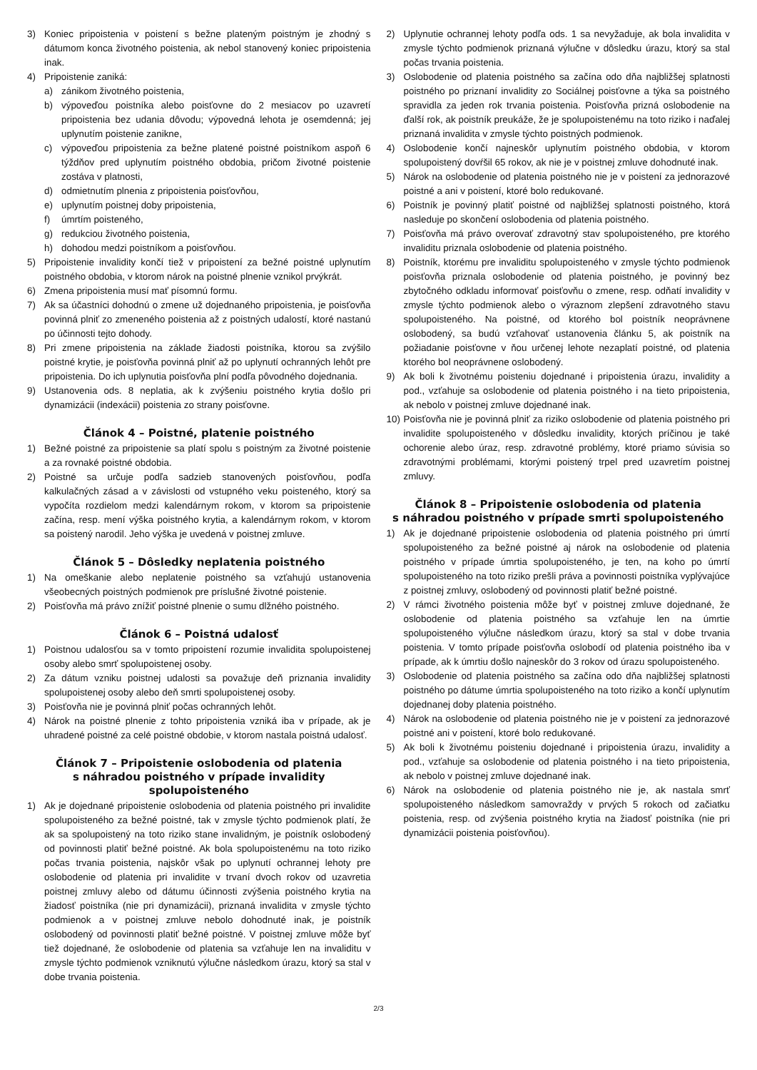3) Koniec pripoistenia v poistení s bežne plateným poistným je zhodný s dátumom konca životného poistenia, ak nebol stanovený koniec pripoistenia inak.
4) Pripoistenie zaniká:
a) zánikom životného poistenia,
b) výpoveďou poistníka alebo poisťovne do 2 mesiacov po uzavretí pripoistenia bez udania dôvodu; výpovedná lehota je osemdenná; jej uplynutím poistenie zanikne,
c) výpoveďou pripoistenia za bežne platené poistné poistníkom aspoň 6 týždňov pred uplynutím poistného obdobia, pričom životné poistenie zostáva v platnosti,
d) odmietnutím plnenia z pripoistenia poisťovňou,
e) uplynutím poistnej doby pripoistenia,
f) úmrtím poisteného,
g) redukciou životného poistenia,
h) dohodou medzi poistníkom a poisťovňou.
5) Pripoistenie invalidity končí tiež v pripoistení za bežné poistné uplynutím poistného obdobia, v ktorom nárok na poistné plnenie vznikol prvýkrát.
6) Zmena pripoistenia musí mať písomnú formu.
7) Ak sa účastníci dohodnú o zmene už dojednaného pripoistenia, je poisťovňa povinná plniť zo zmeneného poistenia až z poistných udalostí, ktoré nastanú po účinnosti tejto dohody.
8) Pri zmene pripoistenia na základe žiadosti poistníka, ktorou sa zvýšilo poistné krytie, je poisťovňa povinná plniť až po uplynutí ochranných lehôt pre pripoistenia. Do ich uplynutia poisťovňa plní podľa pôvodného dojednania.
9) Ustanovenia ods. 8 neplatia, ak k zvýšeniu poistného krytia došlo pri dynamizácii (indexácii) poistenia zo strany poisťovne.
Článok 4 – Poistné, platenie poistného
1) Bežné poistné za pripoistenie sa platí spolu s poistným za životné poistenie a za rovnaké poistné obdobia.
2) Poistné sa určuje podľa sadzieb stanovených poisťovňou, podľa kalkulačných zásad a v závislosti od vstupného veku poisteného, ktorý sa vypočíta rozdielom medzi kalendárnym rokom, v ktorom sa pripoistenie začína, resp. mení výška poistného krytia, a kalendárnym rokom, v ktorom sa poistený narodil. Jeho výška je uvedená v poistnej zmluve.
Článok 5 – Dôsledky neplatenia poistného
1) Na omeškanie alebo neplatenie poistného sa vzťahujú ustanovenia všeobecných poistných podmienok pre príslušné životné poistenie.
2) Poisťovňa má právo znížiť poistné plnenie o sumu dlžného poistného.
Článok 6 – Poistná udalosť
1) Poistnou udalosťou sa v tomto pripoistení rozumie invalidita spolupoistenej osoby alebo smrť spolupoistenej osoby.
2) Za dátum vzniku poistnej udalosti sa považuje deň priznania invalidity spolupoistenej osoby alebo deň smrti spolupoistenej osoby.
3) Poisťovňa nie je povinná plniť počas ochranných lehôt.
4) Nárok na poistné plnenie z tohto pripoistenia vzniká iba v prípade, ak je uhradené poistné za celé poistné obdobie, v ktorom nastala poistná udalosť.
Článok 7 – Pripoistenie oslobodenia od platenia
s náhradou poistného v prípade invalidity
spolupoisteného
1) Ak je dojednané pripoistenie oslobodenia od platenia poistného pri invalidite spolupoisteného za bežné poistné, tak v zmysle týchto podmienok platí, že ak sa spolupoistený na toto riziko stane invalidným, je poistník oslobodený od povinnosti platiť bežné poistné. Ak bola spolupoistenému na toto riziko počas trvania poistenia, najskôr však po uplynutí ochrannej lehoty pre oslobodenie od platenia pri invalidite v trvaní dvoch rokov od uzavretia poistnej zmluvy alebo od dátumu účinnosti zvýšenia poistného krytia na žiadosť poistníka (nie pri dynamizácii), priznaná invalidita v zmysle týchto podmienok a v poistnej zmluve nebolo dohodnuté inak, je poistník oslobodený od povinnosti platiť bežné poistné. V poistnej zmluve môže byť tiež dojednané, že oslobodenie od platenia sa vzťahuje len na invaliditu v zmysle týchto podmienok vzniknutú výlučne následkom úrazu, ktorý sa stal v dobe trvania poistenia.
2) Uplynutie ochrannej lehoty podľa ods. 1 sa nevyžaduje, ak bola invalidita v zmysle týchto podmienok priznaná výlučne v dôsledku úrazu, ktorý sa stal počas trvania poistenia.
3) Oslobodenie od platenia poistného sa začína odo dňa najbližšej splatnosti poistného po priznaní invalidity zo Sociálnej poisťovne a týka sa poistného spravidla za jeden rok trvania poistenia. Poisťovňa prizná oslobodenie na ďalší rok, ak poistník preukáže, že je spolupoistenému na toto riziko i naďalej priznaná invalidita v zmysle týchto poistných podmienok.
4) Oslobodenie končí najneskôr uplynutím poistného obdobia, v ktorom spolupoistený dovŕšil 65 rokov, ak nie je v poistnej zmluve dohodnuté inak.
5) Nárok na oslobodenie od platenia poistného nie je v poistení za jednorazové poistné a ani v poistení, ktoré bolo redukované.
6) Poistník je povinný platiť poistné od najbližšej splatnosti poistného, ktorá nasleduje po skončení oslobodenia od platenia poistného.
7) Poisťovňa má právo overovať zdravotný stav spolupoisteného, pre ktorého invaliditu priznala oslobodenie od platenia poistného.
8) Poistník, ktorému pre invaliditu spolupoisteného v zmysle týchto podmienok poisťovňa priznala oslobodenie od platenia poistného, je povinný bez zbytočného odkladu informovať poisťovňu o zmene, resp. odňatí invalidity v zmysle týchto podmienok alebo o výraznom zlepšení zdravotného stavu spolupoisteného. Na poistné, od ktorého bol poistník neoprávnene oslobodený, sa budú vzťahovať ustanovenia článku 5, ak poistník na požiadanie poisťovne v ňou určenej lehote nezaplatí poistné, od platenia ktorého bol neoprávnene oslobodený.
9) Ak boli k životnému poisteniu dojednané i pripoistenia úrazu, invalidity a pod., vzťahuje sa oslobodenie od platenia poistného i na tieto pripoistenia, ak nebolo v poistnej zmluve dojednané inak.
10) Poisťovňa nie je povinná plniť za riziko oslobodenie od platenia poistného pri invalidite spolupoisteného v dôsledku invalidity, ktorých príčinou je také ochorenie alebo úraz, resp. zdravotné problémy, ktoré priamo súvisia so zdravotnými problémami, ktorými poistený trpel pred uzavretím poistnej zmluvy.
Článok 8 – Pripoistenie oslobodenia od platenia
s náhradou poistného v prípade smrti spolupoisteného
1) Ak je dojednané pripoistenie oslobodenia od platenia poistného pri úmrtí spolupoisteného za bežné poistné aj nárok na oslobodenie od platenia poistného v prípade úmrtia spolupoisteného, je ten, na koho po úmrtí spolupoisteného na toto riziko prešli práva a povinnosti poistníka vyplývajúce z poistnej zmluvy, oslobodený od povinnosti platiť bežné poistné.
2) V rámci životného poistenia môže byť v poistnej zmluve dojednané, že oslobodenie od platenia poistného sa vzťahuje len na úmrtie spolupoisteného výlučne následkom úrazu, ktorý sa stal v dobe trvania poistenia. V tomto prípade poisťovňa oslobodí od platenia poistného iba v prípade, ak k úmrtiu došlo najneskôr do 3 rokov od úrazu spolupoisteného.
3) Oslobodenie od platenia poistného sa začína odo dňa najbližšej splatnosti poistného po dátume úmrtia spolupoisteného na toto riziko a končí uplynutím dojednanej doby platenia poistného.
4) Nárok na oslobodenie od platenia poistného nie je v poistení za jednorazové poistné ani v poistení, ktoré bolo redukované.
5) Ak boli k životnému poisteniu dojednané i pripoistenia úrazu, invalidity a pod., vzťahuje sa oslobodenie od platenia poistného i na tieto pripoistenia, ak nebolo v poistnej zmluve dojednané inak.
6) Nárok na oslobodenie od platenia poistného nie je, ak nastala smrť spolupoisteného následkom samovraždy v prvých 5 rokoch od začiatku poistenia, resp. od zvýšenia poistného krytia na žiadosť poistníka (nie pri dynamizácii poistenia poisťovňou).
2/3